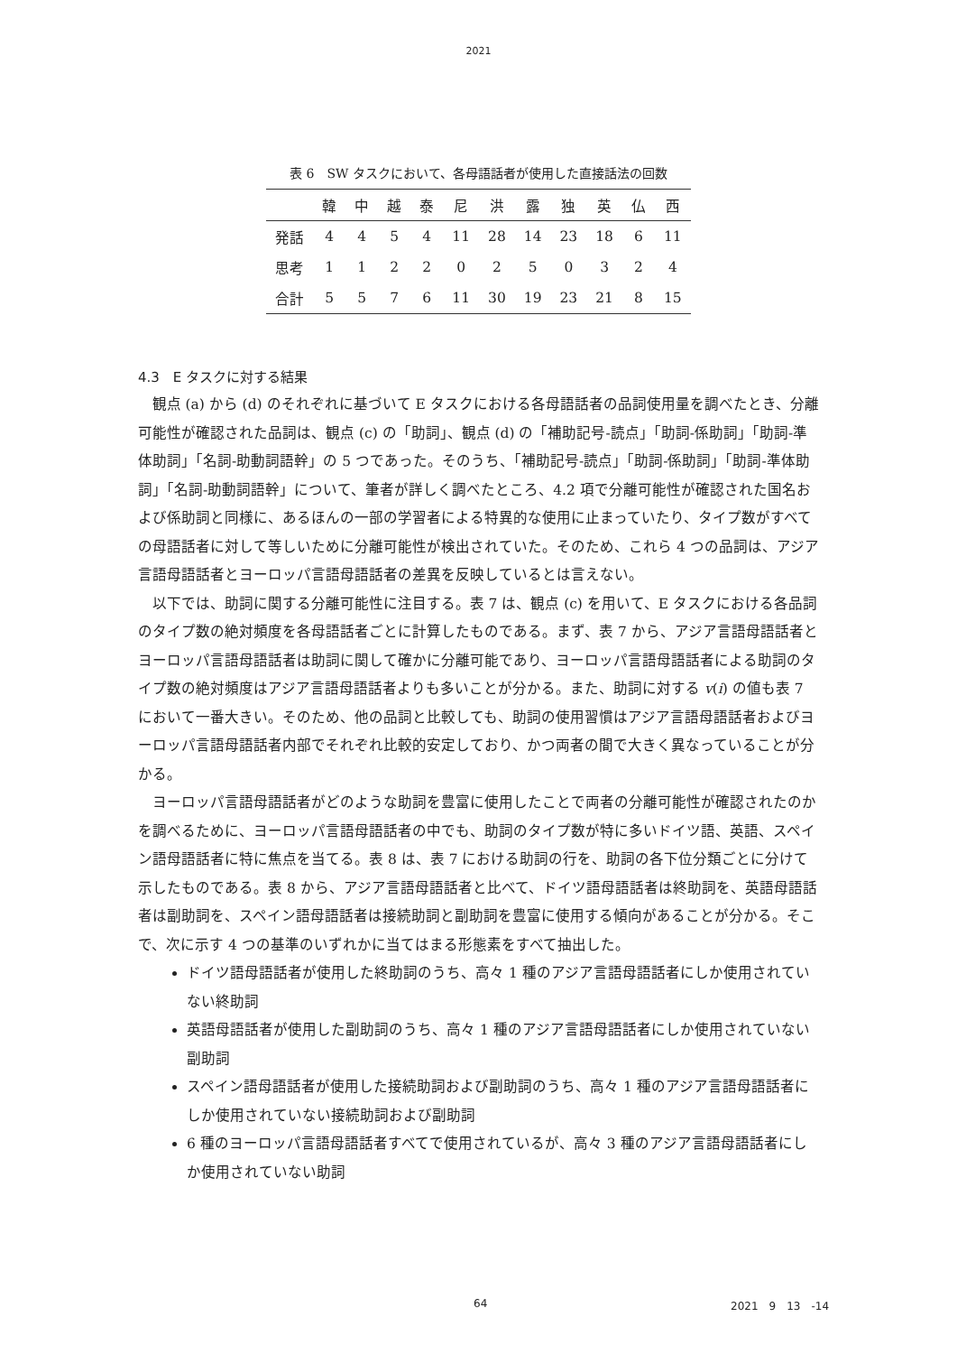2021
表 6　SW タスクにおいて、各母語話者が使用した直接話法の回数
| | 韓 | 中 | 越 | 泰 | 尼 | 洪 | 露 | 独 | 英 | 仏 | 西 |
| --- | --- | --- | --- | --- | --- | --- | --- | --- | --- | --- | --- |
| 発話 | 4 | 4 | 5 | 4 | 11 | 28 | 14 | 23 | 18 | 6 | 11 |
| 思考 | 1 | 1 | 2 | 2 | 0 | 2 | 5 | 0 | 3 | 2 | 4 |
| 合計 | 5 | 5 | 7 | 6 | 11 | 30 | 19 | 23 | 21 | 8 | 15 |
4.3　E タスクに対する結果
観点 (a) から (d) のそれぞれに基づいて E タスクにおける各母語話者の品詞使用量を調べたとき、分離可能性が確認された品詞は、観点 (c) の「助詞」、観点 (d) の「補助記号-読点」「助詞-係助詞」「助詞-準体助詞」「名詞-助動詞語幹」の 5 つであった。そのうち、「補助記号-読点」「助詞-係助詞」「助詞-準体助詞」「名詞-助動詞語幹」について、筆者が詳しく調べたところ、4.2 項で分離可能性が確認された国名および係助詞と同様に、あるほんの一部の学習者による特異的な使用に止まっていたり、タイプ数がすべての母語話者に対して等しいために分離可能性が検出されていた。そのため、これら 4 つの品詞は、アジア言語母語話者とヨーロッパ言語母語話者の差異を反映しているとは言えない。
以下では、助詞に関する分離可能性に注目する。表 7 は、観点 (c) を用いて、E タスクにおける各品詞のタイプ数の絶対頻度を各母語話者ごとに計算したものである。まず、表 7 から、アジア言語母語話者とヨーロッパ言語母語話者は助詞に関して確かに分離可能であり、ヨーロッパ言語母語話者による助詞のタイプ数の絶対頻度はアジア言語母語話者よりも多いことが分かる。また、助詞に対する v(i) の値も表 7 において一番大きい。そのため、他の品詞と比較しても、助詞の使用習慣はアジア言語母語話者およびヨーロッパ言語母語話者内部でそれぞれ比較的安定しており、かつ両者の間で大きく異なっていることが分かる。
ヨーロッパ言語母語話者がどのような助詞を豊富に使用したことで両者の分離可能性が確認されたのかを調べるために、ヨーロッパ言語母語話者の中でも、助詞のタイプ数が特に多いドイツ語、英語、スペイン語母語話者に特に焦点を当てる。表 8 は、表 7 における助詞の行を、助詞の各下位分類ごとに分けて示したものである。表 8 から、アジア言語母語話者と比べて、ドイツ語母語話者は終助詞を、英語母語話者は副助詞を、スペイン語母語話者は接続助詞と副助詞を豊富に使用する傾向があることが分かる。そこで、次に示す 4 つの基準のいずれかに当てはまる形態素をすべて抽出した。
ドイツ語母語話者が使用した終助詞のうち、高々 1 種のアジア言語母語話者にしか使用されていない終助詞
英語母語話者が使用した副助詞のうち、高々 1 種のアジア言語母語話者にしか使用されていない副助詞
スペイン語母語話者が使用した接続助詞および副助詞のうち、高々 1 種のアジア言語母語話者にしか使用されていない接続助詞および副助詞
6 種のヨーロッパ言語母語話者すべてで使用されているが、高々 3 種のアジア言語母語話者にしか使用されていない助詞
64 2021　9　13　-14